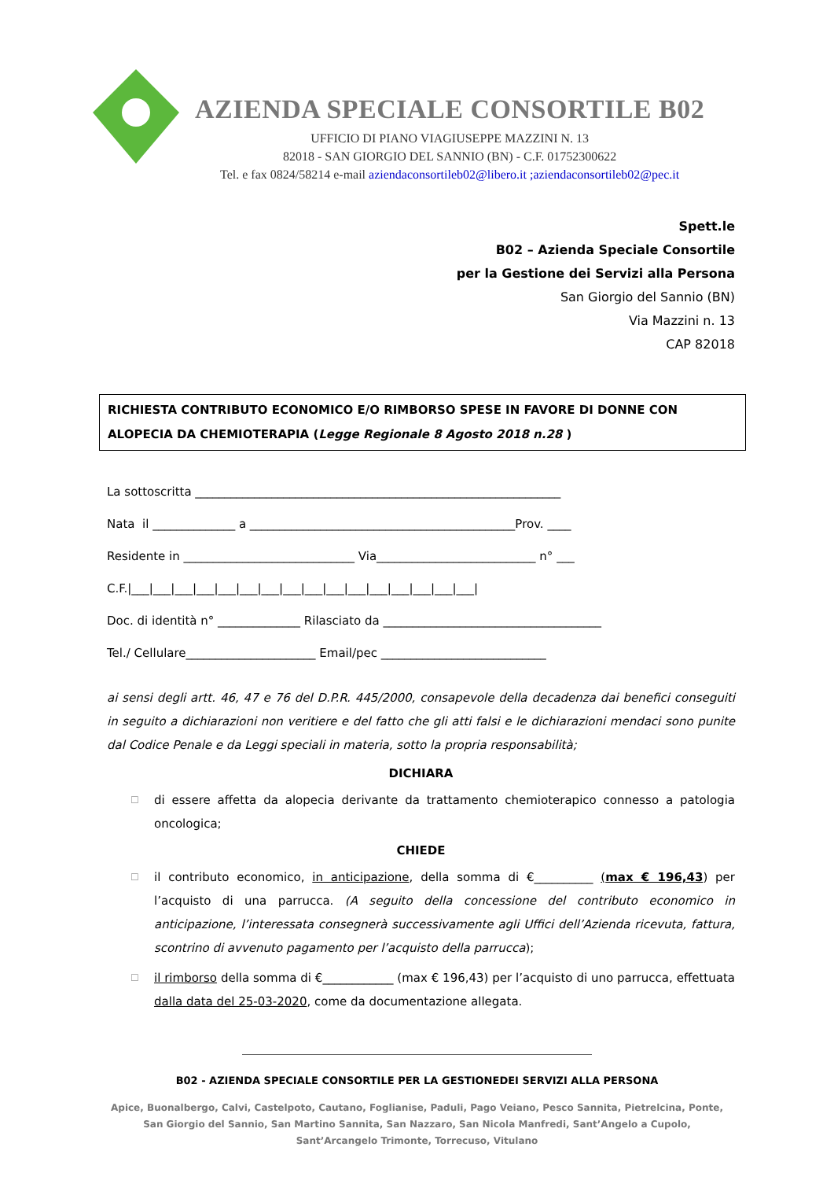AZIENDA SPECIALE CONSORTILE B02
UFFICIO DI PIANO VIAGIUSEPPE MAZZINI N. 13
82018 - SAN GIORGIO DEL SANNIO (BN) - C.F. 01752300622
Tel. e fax 0824/58214 e-mail aziendaconsortileb02@libero.it ;aziendaconsortileb02@pec.it
Spett.le
B02 – Azienda Speciale Consortile
per la Gestione dei Servizi alla Persona
San Giorgio del Sannio (BN)
Via Mazzini n. 13
CAP 82018
RICHIESTA CONTRIBUTO ECONOMICO E/O RIMBORSO SPESE IN FAVORE DI DONNE CON ALOPECIA DA CHEMIOTERAPIA (Legge Regionale 8 Agosto 2018 n.28 )
La sottoscritta ______________________________________________________________
Nata il ______________ a _____________________________________________Prov. ____
Residente in _____________________________ Via___________________________ n° ___
C.F.|___|___|___|___|___|___|___|___|___|___|___|___|___|___|___|___|
Doc. di identità n° ______________ Rilasciato da _____________________________________
Tel./ Cellulare______________________ Email/pec ____________________________
ai sensi degli artt. 46, 47 e 76 del D.P.R. 445/2000, consapevole della decadenza dai benefici conseguiti in seguito a dichiarazioni non veritiere e del fatto che gli atti falsi e le dichiarazioni mendaci sono punite dal Codice Penale e da Leggi speciali in materia, sotto la propria responsabilità;
DICHIARA
☐ di essere affetta da alopecia derivante da trattamento chemioterapico connesso a patologia oncologica;
CHIEDE
☐ il contributo economico, in anticipazione, della somma di €__________ (max € 196,43) per l’acquisto di una parrucca. (A seguito della concessione del contributo economico in anticipazione, l’interessata consegnerà successivamente agli Uffici dell’Azienda ricevuta, fattura, scontrino di avvenuto pagamento per l’acquisto della parrucca);
☐ il rimborso della somma di €____________ (max € 196,43) per l’acquisto di uno parrucca, effettuata dalla data del 25-03-2020, come da documentazione allegata.
B02 - AZIENDA SPECIALE CONSORTILE PER LA GESTIONEDEI SERVIZI ALLA PERSONA
Apice, Buonalbergo, Calvi, Castelpoto, Cautano, Foglianise, Paduli, Pago Veiano, Pesco Sannita, Pietrelcina, Ponte, San Giorgio del Sannio, San Martino Sannita, San Nazzaro, San Nicola Manfredi, Sant’Angelo a Cupolo, Sant’Arcangelo Trimonte, Torrecuso, Vitulano